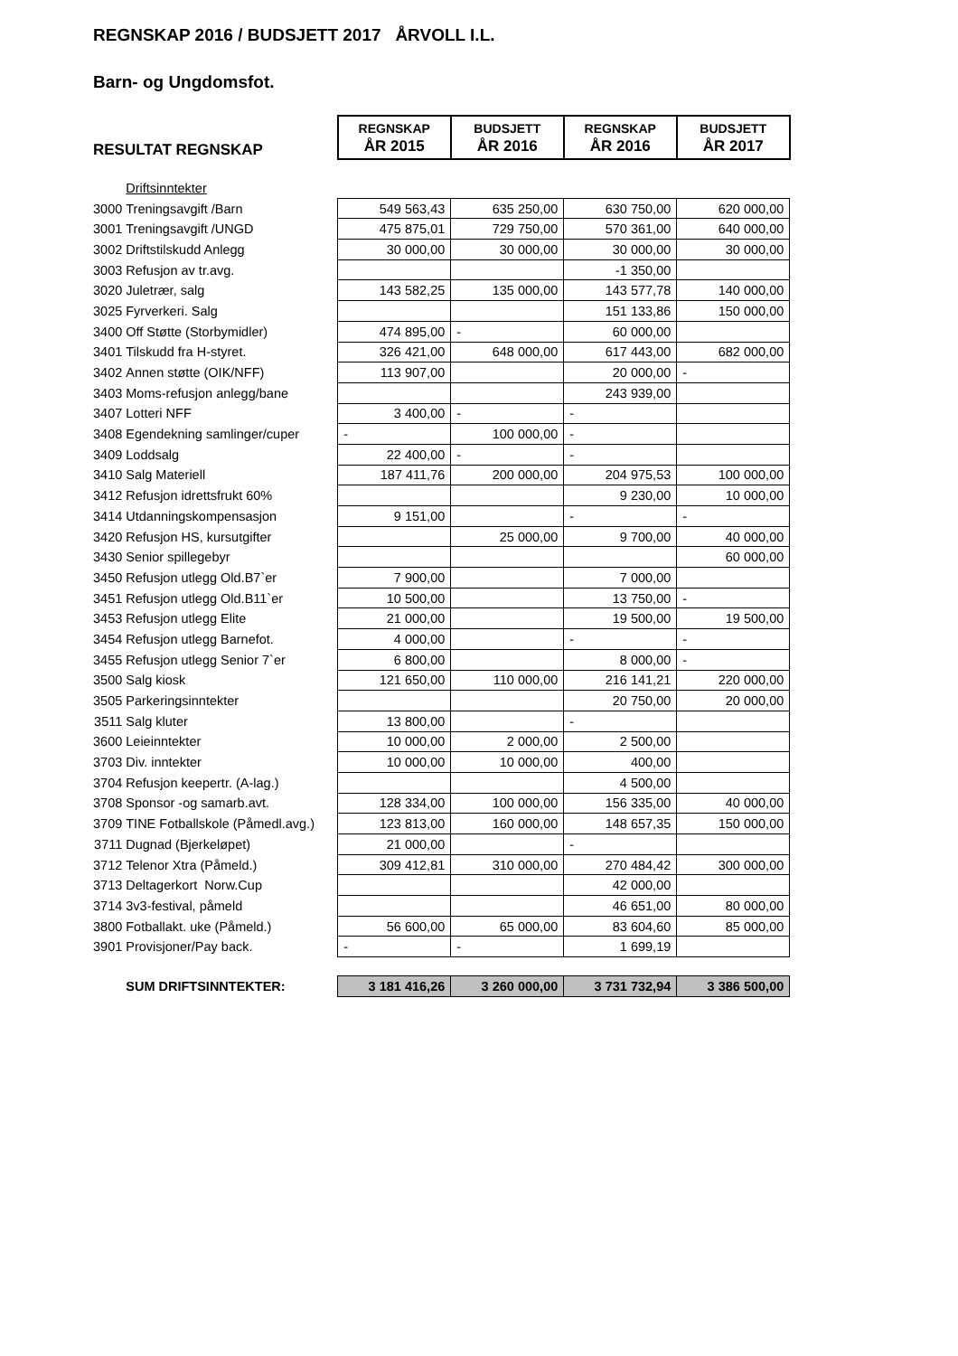REGNSKAP 2016 / BUDSJETT 2017 ÅRVOLL I.L.
Barn- og Ungdomsfot.
| RESULTAT REGNSKAP | | REGNSKAP ÅR 2015 | BUDSJETT ÅR 2016 | REGNSKAP ÅR 2016 | BUDSJETT ÅR 2017 |
| | Driftsinntekter | | | | |
| 3000 | Treningsavgift /Barn | 549 563,43 | 635 250,00 | 630 750,00 | 620 000,00 |
| 3001 | Treningsavgift /UNGD | 475 875,01 | 729 750,00 | 570 361,00 | 640 000,00 |
| 3002 | Driftstilskudd Anlegg | 30 000,00 | 30 000,00 | 30 000,00 | 30 000,00 |
| 3003 | Refusjon av tr.avg. | | | -1 350,00 | |
| 3020 | Juletrær, salg | 143 582,25 | 135 000,00 | 143 577,78 | 140 000,00 |
| 3025 | Fyrverkeri. Salg | | | 151 133,86 | 150 000,00 |
| 3400 | Off Støtte (Storbymidler) | 474 895,00 | - | 60 000,00 | |
| 3401 | Tilskudd fra H-styret. | 326 421,00 | 648 000,00 | 617 443,00 | 682 000,00 |
| 3402 | Annen støtte (OIK/NFF) | 113 907,00 | | 20 000,00 | - |
| 3403 | Moms-refusjon anlegg/bane | | | 243 939,00 | |
| 3407 | Lotteri NFF | 3 400,00 | - | - | |
| 3408 | Egendekning samlinger/cuper | - | 100 000,00 | - | |
| 3409 | Loddsalg | 22 400,00 | - | - | |
| 3410 | Salg Materiell | 187 411,76 | 200 000,00 | 204 975,53 | 100 000,00 |
| 3412 | Refusjon idrettsfrukt 60% | | | 9 230,00 | 10 000,00 |
| 3414 | Utdanningskompensasjon | 9 151,00 | | - | - |
| 3420 | Refusjon HS, kursutgifter | | 25 000,00 | 9 700,00 | 40 000,00 |
| 3430 | Senior spillegebyr | | | | 60 000,00 |
| 3450 | Refusjon utlegg Old.B7`er | 7 900,00 | | 7 000,00 | |
| 3451 | Refusjon utlegg Old.B11`er | 10 500,00 | | 13 750,00 | - |
| 3453 | Refusjon utlegg Elite | 21 000,00 | | 19 500,00 | 19 500,00 |
| 3454 | Refusjon utlegg Barnefot. | 4 000,00 | | - | - |
| 3455 | Refusjon utlegg Senior 7`er | 6 800,00 | | 8 000,00 | - |
| 3500 | Salg kiosk | 121 650,00 | 110 000,00 | 216 141,21 | 220 000,00 |
| 3505 | Parkeringsinntekter | | | 20 750,00 | 20 000,00 |
| 3511 | Salg kluter | 13 800,00 | | - | |
| 3600 | Leieinntekter | 10 000,00 | 2 000,00 | 2 500,00 | |
| 3703 | Div. inntekter | 10 000,00 | 10 000,00 | 400,00 | |
| 3704 | Refusjon keepertr. (A-lag.) | | | 4 500,00 | |
| 3708 | Sponsor -og samarb.avt. | 128 334,00 | 100 000,00 | 156 335,00 | 40 000,00 |
| 3709 | TINE Fotballskole (Påmedl.avg.) | 123 813,00 | 160 000,00 | 148 657,35 | 150 000,00 |
| 3711 | Dugnad (Bjerkeløpet) | 21 000,00 | | - | |
| 3712 | Telenor Xtra (Påmeld.) | 309 412,81 | 310 000,00 | 270 484,42 | 300 000,00 |
| 3713 | Deltagerkort Norw.Cup | | | 42 000,00 | |
| 3714 | 3v3-festival, påmeld | | | 46 651,00 | 80 000,00 |
| 3800 | Fotballakt. uke (Påmeld.) | 56 600,00 | 65 000,00 | 83 604,60 | 85 000,00 |
| 3901 | Provisjoner/Pay back. | - | - | 1 699,19 | |
| | SUM DRIFTSINNTEKTER: | 3 181 416,26 | 3 260 000,00 | 3 731 732,94 | 3 386 500,00 |